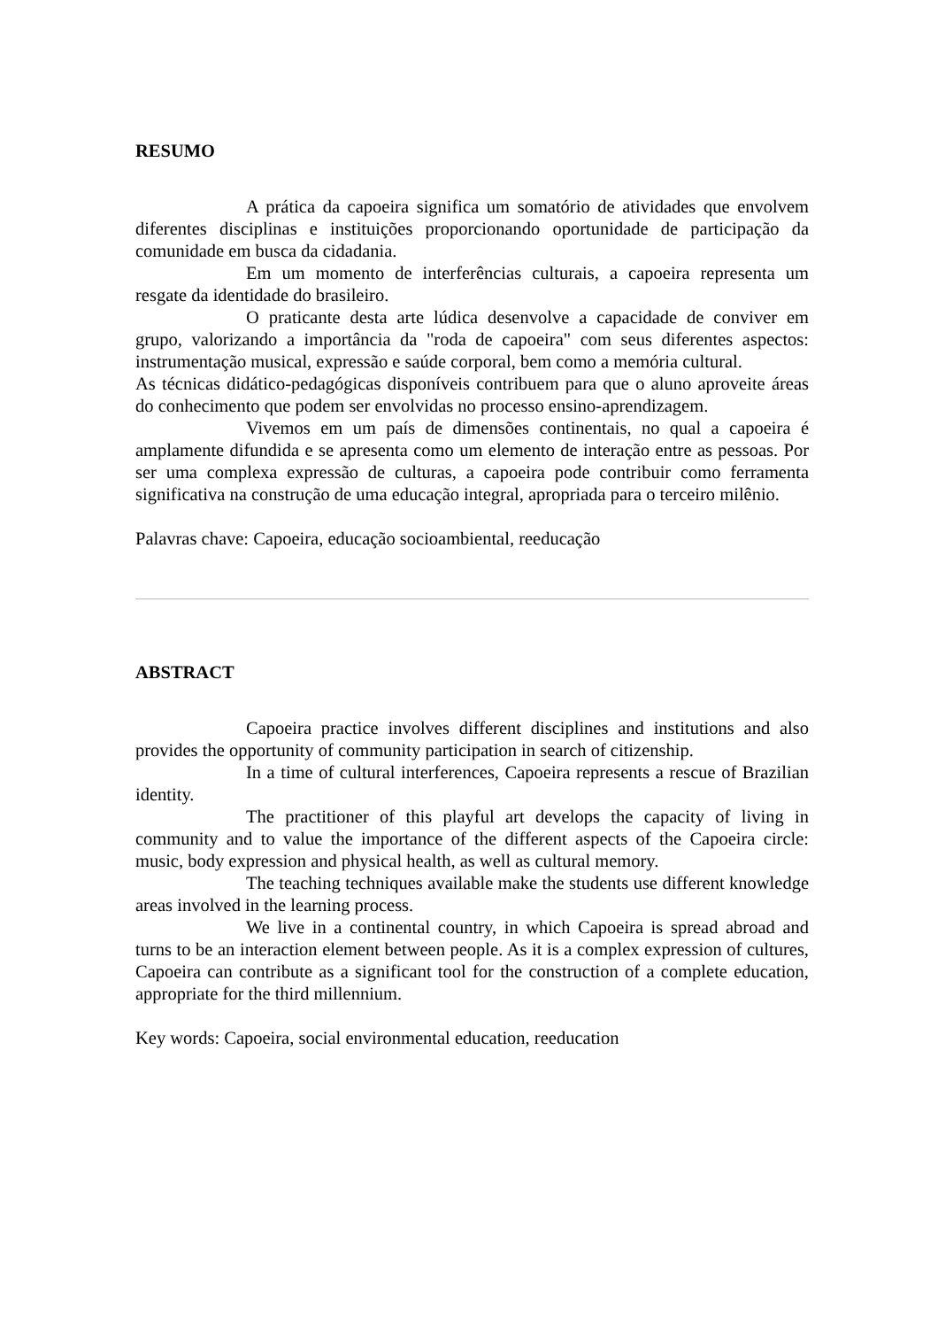RESUMO
A prática da capoeira significa um somatório de atividades que envolvem diferentes disciplinas e instituições proporcionando oportunidade de participação da comunidade em busca da cidadania.
Em um momento de interferências culturais, a capoeira representa um resgate da identidade do brasileiro.
O praticante desta arte lúdica desenvolve a capacidade de conviver em grupo, valorizando a importância da "roda de capoeira" com seus diferentes aspectos: instrumentação musical, expressão e saúde corporal, bem como a memória cultural.
As técnicas didático-pedagógicas disponíveis contribuem para que o aluno aproveite áreas do conhecimento que podem ser envolvidas no processo ensino-aprendizagem.
Vivemos em um país de dimensões continentais, no qual a capoeira é amplamente difundida e se apresenta como um elemento de interação entre as pessoas. Por ser uma complexa expressão de culturas, a capoeira pode contribuir como ferramenta significativa na construção de uma educação integral, apropriada para o terceiro milênio.
Palavras chave: Capoeira, educação socioambiental, reeducação
ABSTRACT
Capoeira practice involves different disciplines and institutions and also provides the opportunity of community participation in search of citizenship.
In a time of cultural interferences, Capoeira represents a rescue of Brazilian identity.
The practitioner of this playful art develops the capacity of living in community and to value the importance of the different aspects of the Capoeira circle: music, body expression and physical health, as well as cultural memory.
The teaching techniques available make the students use different knowledge areas involved in the learning process.
We live in a continental country, in which Capoeira is spread abroad and turns to be an interaction element between people. As it is a complex expression of cultures, Capoeira can contribute as a significant tool for the construction of a complete education, appropriate for the third millennium.
Key words: Capoeira, social environmental education, reeducation